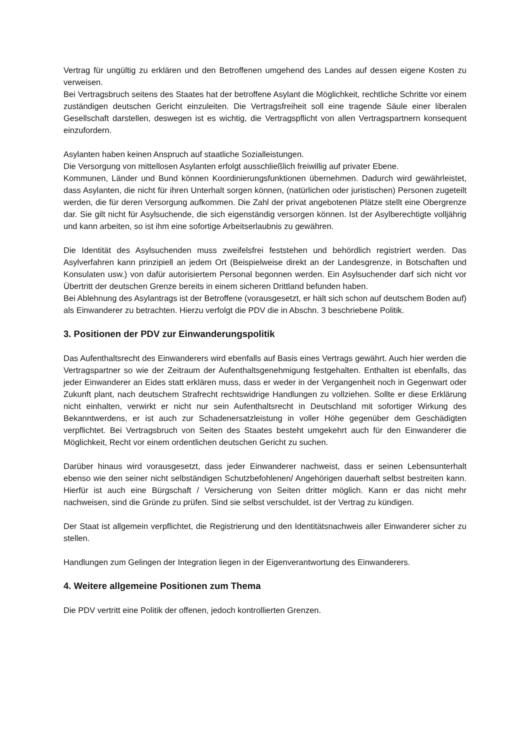Vertrag für ungültig zu erklären und den Betroffenen umgehend des Landes auf dessen eigene Kosten zu verweisen.
Bei Vertragsbruch seitens des Staates hat der betroffene Asylant die Möglichkeit, rechtliche Schritte vor einem zuständigen deutschen Gericht einzuleiten. Die Vertragsfreiheit soll eine tragende Säule einer liberalen Gesellschaft darstellen, deswegen ist es wichtig, die Vertragspflicht von allen Vertragspartnern konsequent einzufordern.
Asylanten haben keinen Anspruch auf staatliche Sozialleistungen.
Die Versorgung von mittellosen Asylanten erfolgt ausschließlich freiwillig auf privater Ebene.
Kommunen, Länder und Bund können Koordinierungsfunktionen übernehmen. Dadurch wird gewährleistet, dass Asylanten, die nicht für ihren Unterhalt sorgen können, (natürlichen oder juristischen) Personen zugeteilt werden, die für deren Versorgung aufkommen. Die Zahl der privat angebotenen Plätze stellt eine Obergrenze dar. Sie gilt nicht für Asylsuchende, die sich eigenständig versorgen können. Ist der Asylberechtigte volljährig und kann arbeiten, so ist ihm eine sofortige Arbeitserlaubnis zu gewähren.
Die Identität des Asylsuchenden muss zweifelsfrei feststehen und behördlich registriert werden. Das Asylverfahren kann prinzipiell an jedem Ort (Beispielweise direkt an der Landesgrenze, in Botschaften und Konsulaten usw.) von dafür autorisiertem Personal begonnen werden. Ein Asylsuchender darf sich nicht vor Übertritt der deutschen Grenze bereits in einem sicheren Drittland befunden haben.
Bei Ablehnung des Asylantrags ist der Betroffene (vorausgesetzt, er hält sich schon auf deutschem Boden auf) als Einwanderer zu betrachten. Hierzu verfolgt die PDV die in Abschn. 3 beschriebene Politik.
3. Positionen der PDV zur Einwanderungspolitik
Das Aufenthaltsrecht des Einwanderers wird ebenfalls auf Basis eines Vertrags gewährt. Auch hier werden die Vertragspartner so wie der Zeitraum der Aufenthaltsgenehmigung festgehalten. Enthalten ist ebenfalls, das jeder Einwanderer an Eides statt erklären muss, dass er weder in der Vergangenheit noch in Gegenwart oder Zukunft plant, nach deutschem Strafrecht rechtswidrige Handlungen zu vollziehen. Sollte er diese Erklärung nicht einhalten, verwirkt er nicht nur sein Aufenthaltsrecht in Deutschland mit sofortiger Wirkung des Bekanntwerdens, er ist auch zur Schadenersatzleistung in voller Höhe gegenüber dem Geschädigten verpflichtet. Bei Vertragsbruch von Seiten des Staates besteht umgekehrt auch für den Einwanderer die Möglichkeit, Recht vor einem ordentlichen deutschen Gericht zu suchen.
Darüber hinaus wird vorausgesetzt, dass jeder Einwanderer nachweist, dass er seinen Lebensunterhalt ebenso wie den seiner nicht selbständigen Schutzbefohlenen/ Angehörigen dauerhaft selbst bestreiten kann. Hierfür ist auch eine Bürgschaft / Versicherung von Seiten dritter möglich. Kann er das nicht mehr nachweisen, sind die Gründe zu prüfen. Sind sie selbst verschuldet, ist der Vertrag zu kündigen.
Der Staat ist allgemein verpflichtet, die Registrierung und den Identitätsnachweis aller Einwanderer sicher zu stellen.
Handlungen zum Gelingen der Integration liegen in der Eigenverantwortung des Einwanderers.
4. Weitere allgemeine Positionen zum Thema
Die PDV vertritt eine Politik der offenen, jedoch kontrollierten Grenzen.